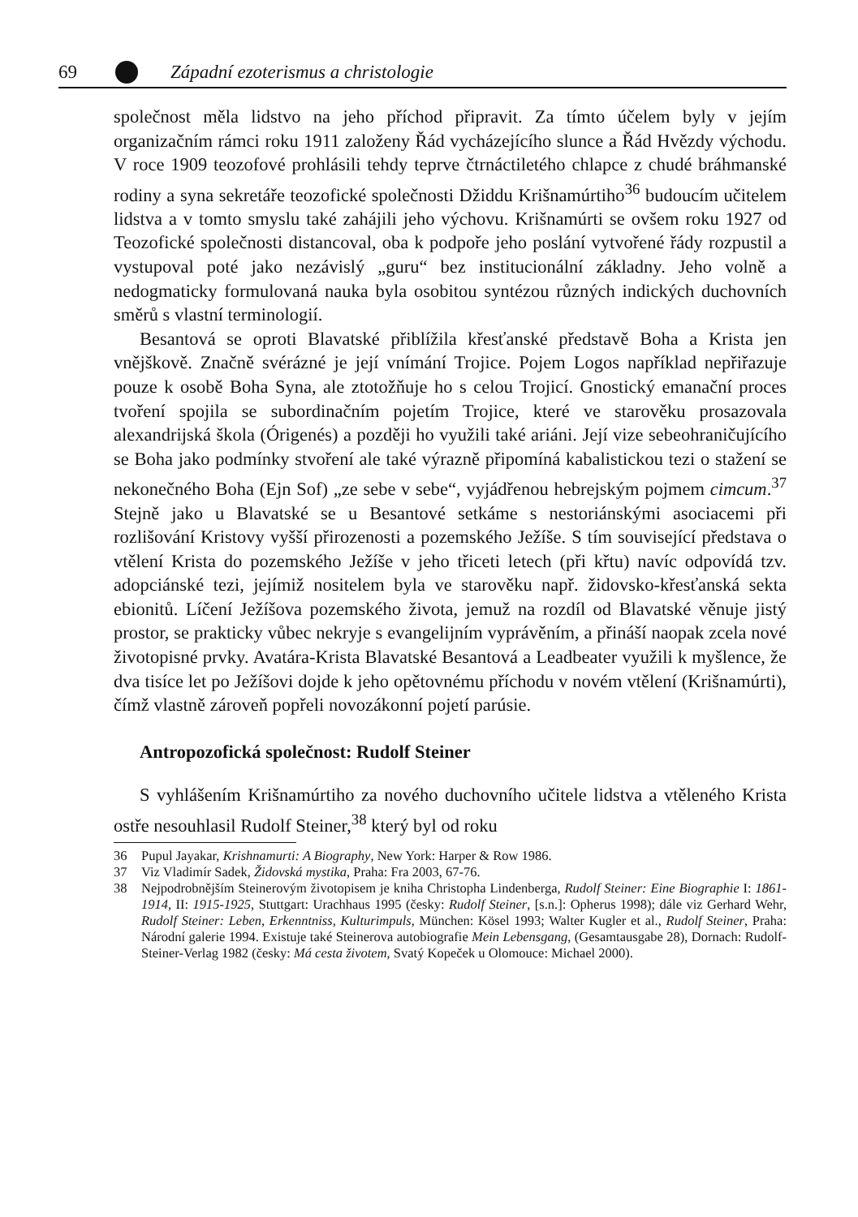69 Západní ezoterismus a christologie
společnost měla lidstvo na jeho příchod připravit. Za tímto účelem byly v jejím organizačním rámci roku 1911 založeny Řád vycházejícího slunce a Řád Hvězdy východu. V roce 1909 teozofové prohlásili tehdy teprve čtrnáctiletého chlapce z chudé bráhmanské rodiny a syna sekretáře teozofické společnosti Džiddu Krišnamúrtiho<sup>36</sup> budoucím učitelem lidstva a v tomto smyslu také zahájili jeho výchovu. Krišnamúrti se ovšem roku 1927 od Teozofické společnosti distancoval, oba k podpoře jeho poslání vytvořené řády rozpustil a vystupoval poté jako nezávislý „guru“ bez institucionální základny. Jeho volně a nedogmaticky formulovaná nauka byla osobitou syntézou různých indických duchovních směrů s vlastní terminologií.
Besantová se oproti Blavatské přiblížila křesťanské představě Boha a Krista jen vnějškově. Značně svérázné je její vnímání Trojice. Pojem Logos například nepřiřazuje pouze k osobě Boha Syna, ale ztotožňuje ho s celou Trojicí. Gnostický emanační proces tvoření spojila se subordinačním pojetím Trojice, které ve starověku prosazovala alexandrijská škola (Órigenés) a později ho využili také ariáni. Její vize sebeohraničujícího se Boha jako podmínky stvoření ale také výrazně připomíná kabalistickou tezi o stažení se nekonečného Boha (Ejn Sof) „ze sebe v sebe“, vyjádřenou hebrejským pojmem cimcum.<sup>37</sup> Stejně jako u Blavatské se u Besantové setkáme s nestoriánskými asociacemi při rozlišování Kristovy vyšší přirozenosti a pozemského Ježíše. S tím související představa o vtělení Krista do pozemského Ježíše v jeho třiceti letech (při křtu) navíc odpovídá tzv. adopciánské tezi, jejímiž nositelem byla ve starověku např. židovsko-křesťanská sekta ebionitů. Líčení Ježíšova pozemského života, jemuž na rozdíl od Blavatské věnuje jistý prostor, se prakticky vůbec nekryje s evangelijním vyprávěním, a přináší naopak zcela nové životopisné prvky. Avatára-Krista Blavatské Besantová a Leadbeater využili k myšlence, že dva tisíce let po Ježíšovi dojde k jeho opětovnému příchodu v novém vtělení (Krišnamúrti), čímž vlastně zároveň popřeli novozákonní pojetí parúsie.
Antropozofická společnost: Rudolf Steiner
S vyhlášením Krišnamúrtiho za nového duchovního učitele lidstva a vtěleného Krista ostře nesouhlasil Rudolf Steiner,<sup>38</sup> který byl od roku
36 Pupul Jayakar, Krishnamurti: A Biography, New York: Harper & Row 1986.
37 Viz Vladimír Sadek, Židovská mystika, Praha: Fra 2003, 67-76.
38 Nejpodrobnějším Steinerovým životopisem je kniha Christopha Lindenberga, Rudolf Steiner: Eine Biographie I: 1861-1914, II: 1915-1925, Stuttgart: Urachhaus 1995 (česky: Rudolf Steiner, [s.n.]: Opherus 1998); dále viz Gerhard Wehr, Rudolf Steiner: Leben, Erkenntniss, Kulturimpuls, München: Kösel 1993; Walter Kugler et al., Rudolf Steiner, Praha: Národní galerie 1994. Existuje také Steinerova autobiografie Mein Lebensgang, (Gesamtausgabe 28), Dornach: Rudolf-Steiner-Verlag 1982 (česky: Má cesta životem, Svatý Kopeček u Olomouce: Michael 2000).